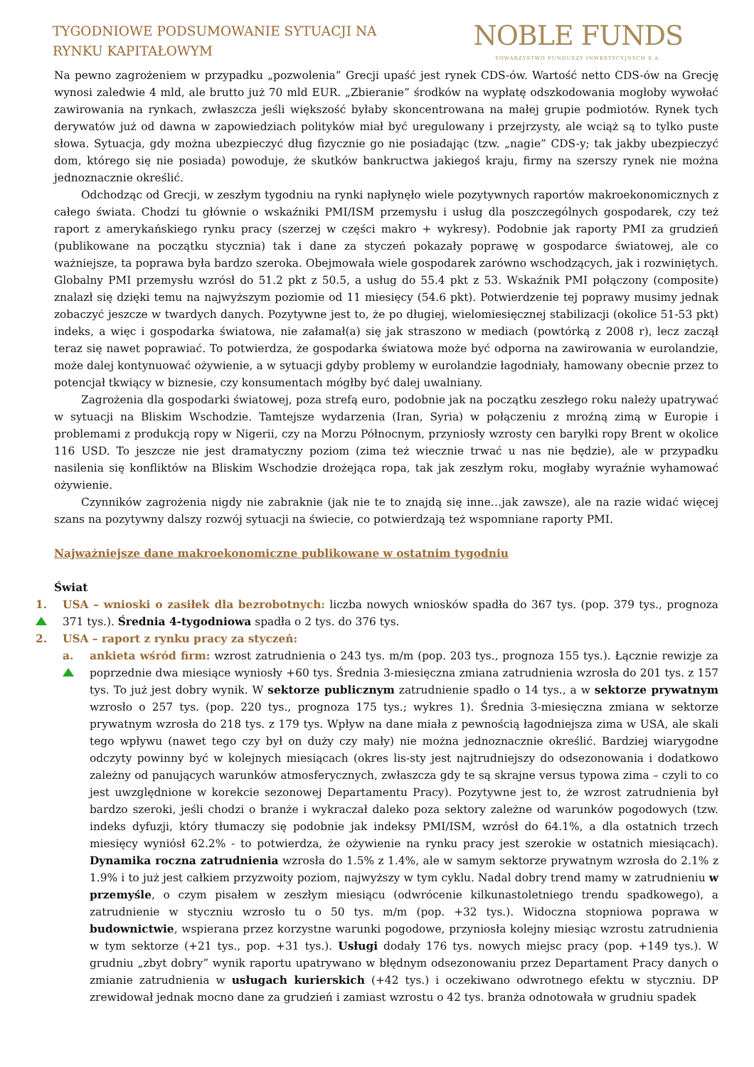TYGODNIOWE PODSUMOWANIE SYTUACJI NA
RYNKU KAPITAŁOWYM
NOBLE FUNDS
TOWARZYSTWO FUNDUSZY INWESTYCYJNYCH S.A.
Na pewno zagrożeniem w przypadku „pozwolenia” Grecji upaść jest rynek CDS-ów. Wartość netto CDS-ów na Grecję wynosi zaledwie 4 mld, ale brutto już 70 mld EUR. „Zbieranie” środków na wypłatę odszkodowania mogłoby wywołać zawirowania na rynkach, zwłaszcza jeśli większość byłaby skoncentrowana na małej grupie podmiotów. Rynek tych derywatów już od dawna w zapowiedziach polityków miał być uregulowany i przejrzysty, ale wciąż są to tylko puste słowa. Sytuacja, gdy można ubezpieczyć dług fizycznie go nie posiadając (tzw. „nagie” CDS-y; tak jakby ubezpieczyć dom, którego się nie posiada) powoduje, że skutków bankructwa jakiegoś kraju, firmy na szerszy rynek nie można jednoznacznie określić.
Odchodząc od Grecji, w zeszłym tygodniu na rynki napłynęło wiele pozytywnych raportów makroekonomicznych z całego świata. Chodzi tu głównie o wskaźniki PMI/ISM przemysłu i usług dla poszczególnych gospodarek, czy też raport z amerykańskiego rynku pracy (szerzej w części makro + wykresy). Podobnie jak raporty PMI za grudzień (publikowane na początku stycznia) tak i dane za styczeń pokazały poprawę w gospodarce światowej, ale co ważniejsze, ta poprawa była bardzo szeroka. Obejmowała wiele gospodarek zarówno wschodzących, jak i rozwiniętych. Globalny PMI przemysłu wzrósł do 51.2 pkt z 50.5, a usług do 55.4 pkt z 53. Wskaźnik PMI połączony (composite) znalazł się dzięki temu na najwyższym poziomie od 11 miesięcy (54.6 pkt). Potwierdzenie tej poprawy musimy jednak zobaczyć jeszcze w twardych danych. Pozytywne jest to, że po długiej, wielomiesięcznej stabilizacji (okolice 51-53 pkt) indeks, a więc i gospodarka światowa, nie załamał(a) się jak straszono w mediach (powtórką z 2008 r), lecz zaczął teraz się nawet poprawiać. To potwierdza, że gospodarka światowa może być odporna na zawirowania w eurolandzie, może dalej kontynuować ożywienie, a w sytuacji gdyby problemy w eurolandzie łagodniały, hamowany obecnie przez to potencjał tkwiący w biznesie, czy konsumentach mógłby być dalej uwalniany.
Zagrożenia dla gospodarki światowej, poza strefą euro, podobnie jak na początku zeszłego roku należy upatrywać w sytuacji na Bliskim Wschodzie. Tamtejsze wydarzenia (Iran, Syria) w połączeniu z mroźną zimą w Europie i problemami z produkcją ropy w Nigerii, czy na Morzu Północnym, przyniosły wzrosty cen baryłki ropy Brent w okolice 116 USD. To jeszcze nie jest dramatyczny poziom (zima też wiecznie trwać u nas nie będzie), ale w przypadku nasilenia się konfliktów na Bliskim Wschodzie drożejąca ropa, tak jak zeszłym roku, mogłaby wyraźnie wyhamować ożywienie.
Czynników zagrożenia nigdy nie zabraknie (jak nie te to znajdą się inne…jak zawsze), ale na razie widać więcej szans na pozytywny dalszy rozwój sytuacji na świecie, co potwierdzają też wspomniane raporty PMI.
Najważniejsze dane makroekonomiczne publikowane w ostatnim tygodniu
Świat
1.
USA – wnioski o zasiłek dla bezrobotnych: liczba nowych wniosków spadła do 367 tys. (pop. 379 tys., prognoza 371 tys.). Średnia 4-tygodniowa spadła o 2 tys. do 376 tys.
2. USA – raport z rynku pracy za styczeń:
a.
ankieta wśród firm: wzrost zatrudnienia o 243 tys. m/m (pop. 203 tys., prognoza 155 tys.). Łącznie rewizje za poprzednie dwa miesiące wyniosły +60 tys. Średnia 3-miesięczna zmiana zatrudnienia wzrosła do 201 tys. z 157 tys. To już jest dobry wynik. W sektorze publicznym zatrudnienie spadło o 14 tys., a w sektorze prywatnym wzrosło o 257 tys. (pop. 220 tys., prognoza 175 tys.; wykres 1). Średnia 3-miesięczna zmiana w sektorze prywatnym wzrosła do 218 tys. z 179 tys. Wpływ na dane miała z pewnością łagodniejsza zima w USA, ale skali tego wpływu (nawet tego czy był on duży czy mały) nie można jednoznacznie określić. Bardziej wiarygodne odczyty powinny być w kolejnych miesiącach (okres lis-sty jest najtrudniejszy do odsezonowania i dodatkowo zależny od panujących warunków atmosferycznych, zwłaszcza gdy te są skrajne versus typowa zima – czyli to co jest uwzględnione w korekcie sezonowej Departamentu Pracy). Pozytywne jest to, że wzrost zatrudnienia był bardzo szeroki, jeśli chodzi o branże i wykraczał daleko poza sektory zależne od warunków pogodowych (tzw. indeks dyfuzji, który tłumaczy się podobnie jak indeksy PMI/ISM, wzrósł do 64.1%, a dla ostatnich trzech miesięcy wyniósł 62.2% - to potwierdza, że ożywienie na rynku pracy jest szerokie w ostatnich miesiącach). Dynamika roczna zatrudnienia wzrosła do 1.5% z 1.4%, ale w samym sektorze prywatnym wzrosła do 2.1% z 1.9% i to już jest całkiem przyzwoity poziom, najwyższy w tym cyklu. Nadal dobry trend mamy w zatrudnieniu w przemyśle, o czym pisałem w zeszłym miesiącu (odwrócenie kilkunastoletniego trendu spadkowego), a zatrudnienie w styczniu wzrosło tu o 50 tys. m/m (pop. +32 tys.). Widoczna stopniowa poprawa w budownictwie, wspierana przez korzystne warunki pogodowe, przyniosła kolejny miesiąc wzrostu zatrudnienia w tym sektorze (+21 tys., pop. +31 tys.). Usługi dodały 176 tys. nowych miejsc pracy (pop. +149 tys.). W grudniu „zbyt dobry” wynik raportu upatrywano w błędnym odsezonowaniu przez Departament Pracy danych o zmianie zatrudnienia w usługach kurierskich (+42 tys.) i oczekiwano odwrotnego efektu w styczniu. DP zrewidował jednak mocno dane za grudzień i zamiast wzrostu o 42 tys. branża odnotowała w grudniu spadek